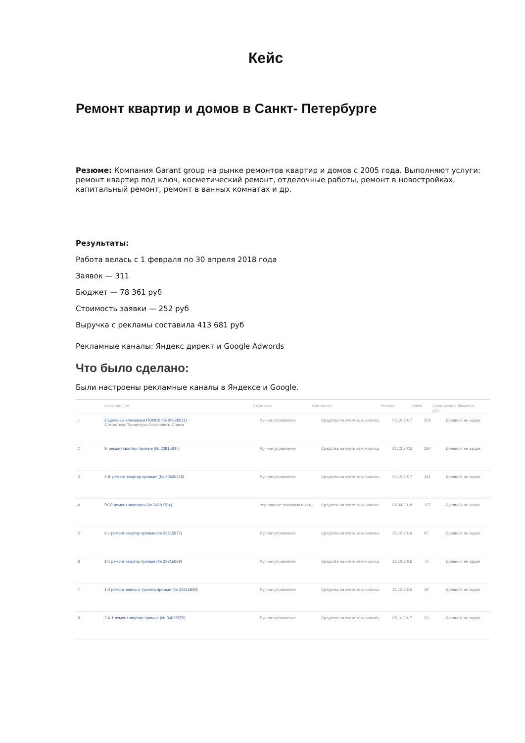Кейс
Ремонт квартир и домов в Санкт- Петербурге
Резюме: Компания Garant group на рынке ремонтов квартир и домов с 2005 года. Выполняют услуги: ремонт квартир под ключ, косметический ремонт, отделочные работы, ремонт в новостройках, капитальный ремонт, ремонт в ванных комнатах и др.
Результаты:
Работа велась с 1 февраля по 30 апреля 2018 года
Заявок — 311
Бюджет — 78 361 руб
Стоимость заявки — 252 руб
Выручка с рекламы составила 413 681 руб
Рекламные каналы: Яндекс директ и Google Adwords
Что было сделано:
Были настроены рекламные каналы в Яндексе и Google.
Название / № Стратегия Состояние Начало Клики Ограничения бюджета, руб.
1 2-Целевые ключевики ПОИСК (№ 30626531)
Статистика Параметры Остановить Ставка
Ручное управление Средства на счете закончились
05.10.2017 303 Дневной: не задан
2 9. ремонт квартир прямые (№ 23815847) Ручное управление Средства на счете закончились
21.12.2016 284 Дневной: не задан
3 2-9. ремонт квартир прямые! (№ 30626419) Ручное управление Средства на счете закончились
04.10.2017 161 Дневной: не задан
4 РСЯ ремонт квартиры (№ 34291784) Управление показами в сети
Средства на счете закончились
06.04.2018 127 Дневной: не задан
5 6-1 ремонт квартир прямые (№ 23815877) Ручное управление Средства на счете закончились
21.12.2016 97 Дневной: не задан
6 1-1 ремонт квартир прямые (№ 23815829) Ручное управление Средства на счете закончились
21.12.2016 72 Дневной: не задан
7 1-2 ремонт ванны и туалета прямые (№ 23815839) Ручное управление Средства на счете закончились
21.12.2016 48 Дневной: не задан
8 2-6-1 ремонт квартир прямые (№ 30626579) Ручное управление Средства на счете закончились
05.10.2017 33 Дневной: не задан